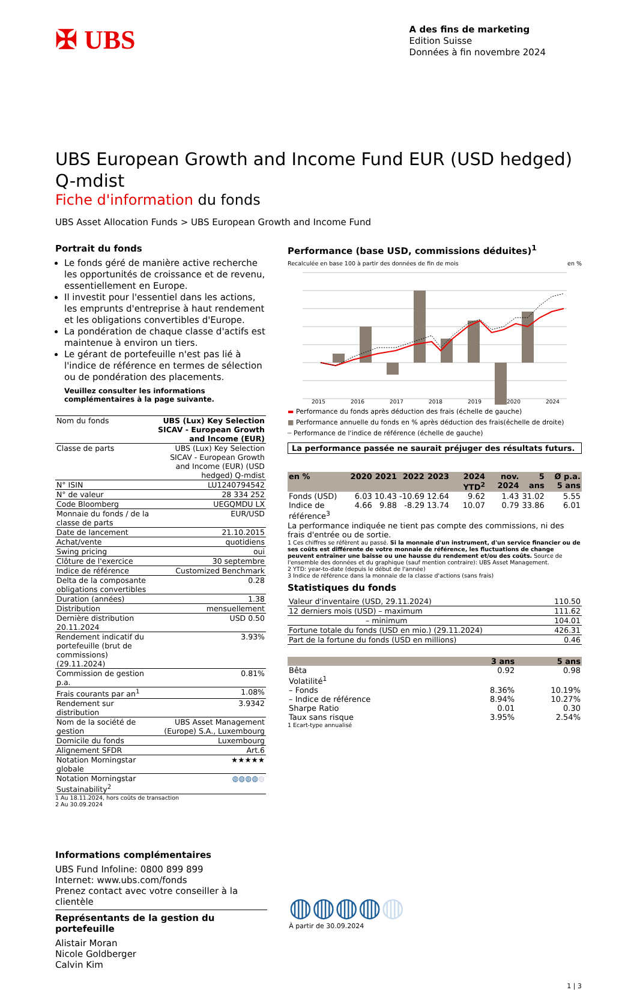✠ UBS
A des fins de marketing
Edition Suisse
Données à fin novembre 2024
UBS European Growth and Income Fund EUR (USD hedged) Q-mdist
Fiche d'information du fonds
UBS Asset Allocation Funds > UBS European Growth and Income Fund
Portrait du fonds
Le fonds géré de manière active recherche les opportunités de croissance et de revenu, essentiellement en Europe.
Il investit pour l'essentiel dans les actions, les emprunts d'entreprise à haut rendement et les obligations convertibles d'Europe.
La pondération de chaque classe d'actifs est maintenue à environ un tiers.
Le gérant de portefeuille n'est pas lié à l'indice de référence en termes de sélection ou de pondération des placements.
Veuillez consulter les informations complémentaires à la page suivante.
| Nom du fonds | UBS (Lux) Key Selection SICAV - European Growth and Income (EUR) |
| Classe de parts | UBS (Lux) Key Selection SICAV - European Growth and Income (EUR) (USD hedged) Q-mdist |
| N° ISIN | LU1240794542 |
| N° de valeur | 28 334 252 |
| Code Bloomberg | UEGQMDU LX |
| Monnaie du fonds / de la classe de parts | EUR/USD |
| Date de lancement | 21.10.2015 |
| Achat/vente | quotidiens |
| Swing pricing | oui |
| Clôture de l'exercice | 30 septembre |
| Indice de référence | Customized Benchmark |
| Delta de la composante obligations convertibles | 0.28 |
| Duration (années) | 1.38 |
| Distribution | mensuellement |
| Dernière distribution 20.11.2024 | USD 0.50 |
| Rendement indicatif du portefeuille (brut de commissions) (29.11.2024) | 3.93% |
| Commission de gestion p.a. | 0.81% |
| Frais courants par an<sup>1</sup> | 1.08% |
| Rendement sur distribution | 3.9342 |
| Nom de la société de gestion | UBS Asset Management (Europe) S.A., Luxembourg |
| Domicile du fonds | Luxembourg |
| Alignement SFDR | Art.6 |
| Notation Morningstar globale | ★★★★★ |
| Notation Morningstar Sustainability<sup>2</sup> | ◍◍◍◍ ◍ |
1 Au 18.11.2024, hors coûts de transaction
2 Au 30.09.2024
Performance (base USD, commissions déduites)<sup>1</sup>
Recalculée en base 100 à partir des données de fin de mois en %
2015
2016
2017
2018
2019
2020
2024
▬ Performance du fonds après déduction des frais (échelle de gauche)
■ Performance annuelle du fonds en % après déduction des frais(échelle de droite)
┈ Performance de l'indice de référence (échelle de gauche)
La performance passée ne saurait préjuger des résultats futurs.
| en % | 2020 | 2021 | 2022 | 2023 | 2024 YTD<sup>2</sup> | nov. 2024 | 5 ans | Ø p.a. 5 ans |
| --- | --- | --- | --- | --- | --- | --- | --- | --- |
| Fonds (USD) | 6.03 | 10.43 | -10.69 | 12.64 | 9.62 | 1.43 | 31.02 | 5.55 |
| Indice de référence<sup>3</sup> | 4.66 | 9.88 | -8.29 | 13.74 | 10.07 | 0.79 | 33.86 | 6.01 |
La performance indiquée ne tient pas compte des commissions, ni des frais d'entrée ou de sortie.
1 Ces chiffres se réfèrent au passé. Si la monnaie d'un instrument, d'un service financier ou de ses coûts est différente de votre monnaie de référence, les fluctuations de change peuvent entraîner une baisse ou une hausse du rendement et/ou des coûts. Source de l'ensemble des données et du graphique (sauf mention contraire): UBS Asset Management.
2 YTD: year-to-date (depuis le début de l'année)
3 Indice de référence dans la monnaie de la classe d'actions (sans frais)
Statistiques du fonds
| Valeur d'inventaire (USD, 29.11.2024) | 110.50 |
| 12 derniers mois (USD) – maximum | 111.62 |
| – minimum | 104.01 |
| Fortune totale du fonds (USD en mio.) (29.11.2024) | 426.31 |
| Part de la fortune du fonds (USD en millions) | 0.46 |
| | 3 ans | 5 ans |
| --- | --- | --- |
| Bêta | 0.92 | 0.98 |
| Volatilité<sup>1</sup> | | |
| – Fonds | 8.36% | 10.19% |
| – Indice de référence | 8.94% | 10.27% |
| Sharpe Ratio | 0.01 | 0.30 |
| Taux sans risque | 3.95% | 2.54% |
1 Ecart-type annualisé
Informations complémentaires
UBS Fund Infoline: 0800 899 899
Internet: www.ubs.com/fonds
Prenez contact avec votre conseiller à la clientèle
Représentants de la gestion du portefeuille
Alistair Moran
Nicole Goldberger
Calvin Kim
◍◍◍◍◍
À partir de 30.09.2024
1 | 3